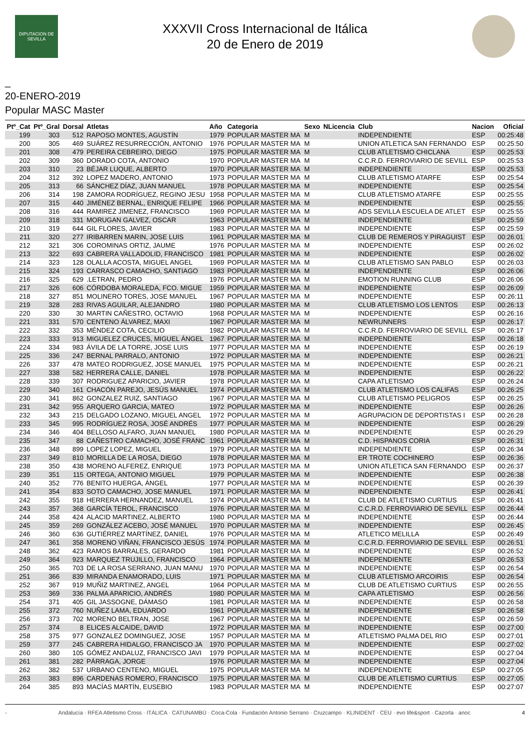DIPUTACION DE SEVILLA
XXXVII Cross Internacional de Itálica
20 de Enero de 2019
_
20-ENERO-2019
Popular MASC Master
| Ptº_Cat | Ptº_Gral | Dorsal | Atletas | Año | Categoria | Sexo | NLicencia | Club | Nacion | Oficial |
| --- | --- | --- | --- | --- | --- | --- | --- | --- | --- | --- |
| 199 | 303 | 512 | RAPOSO MONTES, AGUSTÍN | 1979 | POPULAR MASTER MA | M | | INDEPENDIENTE | ESP | 00:25:48 |
| 200 | 305 | 469 | SUÁREZ RESURRECCIÓN, ANTONIO | 1976 | POPULAR MASTER MA | M | | UNION ATLETICA SAN FERNANDO | ESP | 00:25:50 |
| 201 | 308 | 479 | PEREIRA CEBREIRO, DIEGO | 1975 | POPULAR MASTER MA | M | | CLUB ATLETISMO CHICLANA | ESP | 00:25:53 |
| 202 | 309 | 360 | DORADO COTA, ANTONIO | 1970 | POPULAR MASTER MA | M | | C.C.R.D. FERROVIARIO DE SEVILL | ESP | 00:25:53 |
| 203 | 310 | 23 | BÉJAR LUQUE, ALBERTO | 1970 | POPULAR MASTER MA | M | | INDEPENDIENTE | ESP | 00:25:53 |
| 204 | 312 | 392 | LOPEZ MADERO, ANTONIO | 1973 | POPULAR MASTER MA | M | | CLUB ATLETISMO ATARFE | ESP | 00:25:54 |
| 205 | 313 | 66 | SÁNCHEZ DÍAZ, JUAN MANUEL | 1978 | POPULAR MASTER MA | M | | INDEPENDIENTE | ESP | 00:25:54 |
| 206 | 314 | 198 | ZAMORA RODRÍGUEZ, REGINO JESU | 1958 | POPULAR MASTER MA | M | | CLUB ATLETISMO ATARFE | ESP | 00:25:55 |
| 207 | 315 | 440 | JIMÉNEZ BERNAL, ENRIQUE FELIPE | 1966 | POPULAR MASTER MA | M | | INDEPENDIENTE | ESP | 00:25:55 |
| 208 | 316 | 444 | RAMIREZ JIMENEZ, FRANCISCO | 1969 | POPULAR MASTER MA | M | | ADS SEVILLA ESCUELA DE ATLET | ESP | 00:25:55 |
| 209 | 318 | 331 | MORUGAN GALVEZ, OSCAR | 1963 | POPULAR MASTER MA | M | | INDEPENDIENTE | ESP | 00:25:59 |
| 210 | 319 | 644 | GIL FLORES, JAVIER | 1983 | POPULAR MASTER MA | M | | INDEPENDIENTE | ESP | 00:25:59 |
| 211 | 320 | 277 | IRIBARREN MARIN, JOSE LUIS | 1961 | POPULAR MASTER MA | M | | CLUB DE REMEROS Y PIRAGUIST | ESP | 00:26:01 |
| 212 | 321 | 306 | COROMINAS ORTIZ, JAUME | 1976 | POPULAR MASTER MA | M | | INDEPENDIENTE | ESP | 00:26:02 |
| 213 | 322 | 693 | CABRERA VALLADOLID, FRANCISCO | 1981 | POPULAR MASTER MA | M | | INDEPENDIENTE | ESP | 00:26:02 |
| 214 | 323 | 128 | OLALLA ACOSTA, MIGUEL ANGEL | 1969 | POPULAR MASTER MA | M | | CLUB ATLETISMO SAN PABLO | ESP | 00:26:03 |
| 215 | 324 | 193 | CARRASCO CAMACHO, SANTIAGO | 1983 | POPULAR MASTER MA | M | | INDEPENDIENTE | ESP | 00:26:06 |
| 216 | 325 | 629 | .LETRAN, PEDRO | 1976 | POPULAR MASTER MA | M | | EMOTION RUNNING CLUB | ESP | 00:26:06 |
| 217 | 326 | 606 | CÓRDOBA MORALEDA, FCO. MIGUE | 1959 | POPULAR MASTER MA | M | | INDEPENDIENTE | ESP | 00:26:09 |
| 218 | 327 | 851 | MOLINERO TORES, JOSE MANUEL | 1967 | POPULAR MASTER MA | M | | INDEPENDIENTE | ESP | 00:26:11 |
| 219 | 328 | 283 | RIVAS AGUILAR, ALEJANDRO | 1980 | POPULAR MASTER MA | M | | CLUB ATLETISMO LOS LENTOS | ESP | 00:26:13 |
| 220 | 330 | 30 | MARTIN CAÑESTRO, OCTAVIO | 1968 | POPULAR MASTER MA | M | | INDEPENDIENTE | ESP | 00:26:16 |
| 221 | 331 | 570 | CENTENO ÁLVAREZ, MAXI | 1967 | POPULAR MASTER MA | M | | NEWRUNNERS | ESP | 00:26:17 |
| 222 | 332 | 353 | MÉNDEZ COTA, CECILIO | 1982 | POPULAR MASTER MA | M | | C.C.R.D. FERROVIARIO DE SEVILL | ESP | 00:26:17 |
| 223 | 333 | 913 | MIGUELEZ CRUCES, MIGUEL ÁNGEL | 1967 | POPULAR MASTER MA | M | | INDEPENDIENTE | ESP | 00:26:18 |
| 224 | 334 | 983 | ÁVILA DE LA TORRE, JOSE LUIS | 1977 | POPULAR MASTER MA | M | | INDEPENDIENTE | ESP | 00:26:19 |
| 225 | 336 | 247 | BERNAL PARRALO, ANTONIO | 1972 | POPULAR MASTER MA | M | | INDEPENDIENTE | ESP | 00:26:21 |
| 226 | 337 | 478 | MATEO RODRIGUEZ, JOSE MANUEL | 1975 | POPULAR MASTER MA | M | | INDEPENDIENTE | ESP | 00:26:21 |
| 227 | 338 | 582 | HERRERA CALLE, DANIEL | 1978 | POPULAR MASTER MA | M | | INDEPENDIENTE | ESP | 00:26:22 |
| 228 | 339 | 307 | RODRIGUEZ APARICIO, JAVIER | 1978 | POPULAR MASTER MA | M | | CAPA ATLETISMO | ESP | 00:26:24 |
| 229 | 340 | 161 | CHACÓN PAREJO, JESÚS MANUEL | 1974 | POPULAR MASTER MA | M | | CLUB ATLETISMO LOS CALIFAS | ESP | 00:26:25 |
| 230 | 341 | 862 | GONZALEZ RUIZ, SANTIAGO | 1967 | POPULAR MASTER MA | M | | CLUB ATLETISMO PELIGROS | ESP | 00:26:25 |
| 231 | 342 | 955 | ARQUERO GARCIA, MATEO | 1972 | POPULAR MASTER MA | M | | INDEPENDIENTE | ESP | 00:26:26 |
| 232 | 343 | 215 | DELGADO LOZANO, MIGUEL ANGEL | 1972 | POPULAR MASTER MA | M | | AGRUPACION DE DEPORTISTAS I | ESP | 00:26:28 |
| 233 | 345 | 995 | RODRÍGUEZ ROSA, JOSÉ ANDRÉS | 1977 | POPULAR MASTER MA | M | | INDEPENDIENTE | ESP | 00:26:29 |
| 234 | 346 | 404 | BELLOSO ALFARO, JUAN MANUEL | 1980 | POPULAR MASTER MA | M | | INDEPENDIENTE | ESP | 00:26:29 |
| 235 | 347 | 88 | CAÑESTRO CAMACHO, JOSÉ FRANC | 1961 | POPULAR MASTER MA | M | | C.D. HISPANOS CORIA | ESP | 00:26:31 |
| 236 | 348 | 899 | LOPEZ LOPEZ, MIGUEL | 1979 | POPULAR MASTER MA | M | | INDEPENDIENTE | ESP | 00:26:34 |
| 237 | 349 | 810 | MORILLA DE LA ROSA, DIEGO | 1978 | POPULAR MASTER MA | M | | ER TROTE COCHINERO | ESP | 00:26:36 |
| 238 | 350 | 438 | MORENO ALFEREZ, ENRIQUE | 1973 | POPULAR MASTER MA | M | | UNION ATLETICA SAN FERNANDO | ESP | 00:26:37 |
| 239 | 351 | 115 | ORTEGA, ANTONIO MIGUEL | 1979 | POPULAR MASTER MA | M | | INDEPENDIENTE | ESP | 00:26:38 |
| 240 | 352 | 776 | BENITO HUERGA, ÁNGEL | 1977 | POPULAR MASTER MA | M | | INDEPENDIENTE | ESP | 00:26:39 |
| 241 | 354 | 833 | SOTO CAMACHO, JOSE MANUEL | 1971 | POPULAR MASTER MA | M | | INDEPENDIENTE | ESP | 00:26:41 |
| 242 | 355 | 918 | HERRERA HERNANDEZ, MANUEL | 1974 | POPULAR MASTER MA | M | | CLUB DE ATLETISMO CURTIUS | ESP | 00:26:41 |
| 243 | 357 | 368 | GARCÍA TEROL, FRANCISCO | 1976 | POPULAR MASTER MA | M | | C.C.R.D. FERROVIARIO DE SEVILL | ESP | 00:26:44 |
| 244 | 358 | 424 | ALACID MARTINEZ, ALBERTO | 1980 | POPULAR MASTER MA | M | | INDEPENDIENTE | ESP | 00:26:44 |
| 245 | 359 | 269 | GONZÁLEZ ACEBO, JOSÉ MANUEL | 1970 | POPULAR MASTER MA | M | | INDEPENDIENTE | ESP | 00:26:45 |
| 246 | 360 | 636 | GUTIÉRREZ MARTÍNEZ, DANIEL | 1976 | POPULAR MASTER MA | M | | ATLETICO MELILLA | ESP | 00:26:49 |
| 247 | 361 | 358 | MORENO VIÑAN, FRANCISCO JESÚS | 1974 | POPULAR MASTER MA | M | | C.C.R.D. FERROVIARIO DE SEVILL | ESP | 00:26:51 |
| 248 | 362 | 423 | RAMOS BARRALES, GERARDO | 1981 | POPULAR MASTER MA | M | | INDEPENDIENTE | ESP | 00:26:52 |
| 249 | 364 | 923 | MARQUEZ TRUJILLO, FRANCISCO | 1964 | POPULAR MASTER MA | M | | INDEPENDIENTE | ESP | 00:26:53 |
| 250 | 365 | 703 | DE LA ROSA SERRANO, JUAN MANU | 1970 | POPULAR MASTER MA | M | | INDEPENDIENTE | ESP | 00:26:54 |
| 251 | 366 | 839 | MIRANDA ENAMORADO, LUIS | 1971 | POPULAR MASTER MA | M | | CLUB ATLETISMO ARCOIRIS | ESP | 00:26:54 |
| 252 | 367 | 919 | MUÑIZ MARTINEZ, ANGEL | 1964 | POPULAR MASTER MA | M | | CLUB DE ATLETISMO CURTIUS | ESP | 00:26:55 |
| 253 | 369 | 336 | PALMA APARICIO, ANDRÉS | 1980 | POPULAR MASTER MA | M | | CAPA ATLETISMO | ESP | 00:26:56 |
| 254 | 371 | 405 | GIL JASSOGNE, DÁMASO | 1981 | POPULAR MASTER MA | M | | INDEPENDIENTE | ESP | 00:26:58 |
| 255 | 372 | 760 | NUÑEZ LAMA, EDUARDO | 1961 | POPULAR MASTER MA | M | | INDEPENDIENTE | ESP | 00:26:58 |
| 256 | 373 | 702 | MORENO BELTRAN, JOSE | 1967 | POPULAR MASTER MA | M | | INDEPENDIENTE | ESP | 00:26:59 |
| 257 | 374 | 8 | ELICES ALCAIDE, DAVID | 1972 | POPULAR MASTER MA | M | | INDEPENDIENTE | ESP | 00:27:00 |
| 258 | 375 | 977 | GONZALEZ DOMINGUEZ, JOSE | 1957 | POPULAR MASTER MA | M | | ATLETISMO PALMA DEL RIO | ESP | 00:27:01 |
| 259 | 377 | 245 | CABRERA HIDALGO, FRANCISCO JA | 1970 | POPULAR MASTER MA | M | | INDEPENDIENTE | ESP | 00:27:02 |
| 260 | 380 | 105 | GÓMEZ ANDALUZ, FRANCISCO JAVI | 1979 | POPULAR MASTER MA | M | | INDEPENDIENTE | ESP | 00:27:04 |
| 261 | 381 | 282 | PÁRRAGA, JORGE | 1976 | POPULAR MASTER MA | M | | INDEPENDIENTE | ESP | 00:27:04 |
| 262 | 382 | 537 | URBANO CENTENO, MIGUEL | 1975 | POPULAR MASTER MA | M | | INDEPENDIENTE | ESP | 00:27:05 |
| 263 | 383 | 896 | CARDENAS ROMERO, FRANCISCO | 1975 | POPULAR MASTER MA | M | | CLUB DE ATLETISMO CURTIUS | ESP | 00:27:05 |
| 264 | 385 | 893 | MACÍAS MARTÍN, EUSEBIO | 1983 | POPULAR MASTER MA | M | | INDEPENDIENTE | ESP | 00:27:07 |
- Andalucía · RFEA Atletismo Cross · ITÁLICA · CATUNAMBÚ · Coca-Cola · Fundación Antonio Serrano · Cruzcampo · KLINIDENT · CEU · evo life&sport · Cazorla · anoc 4